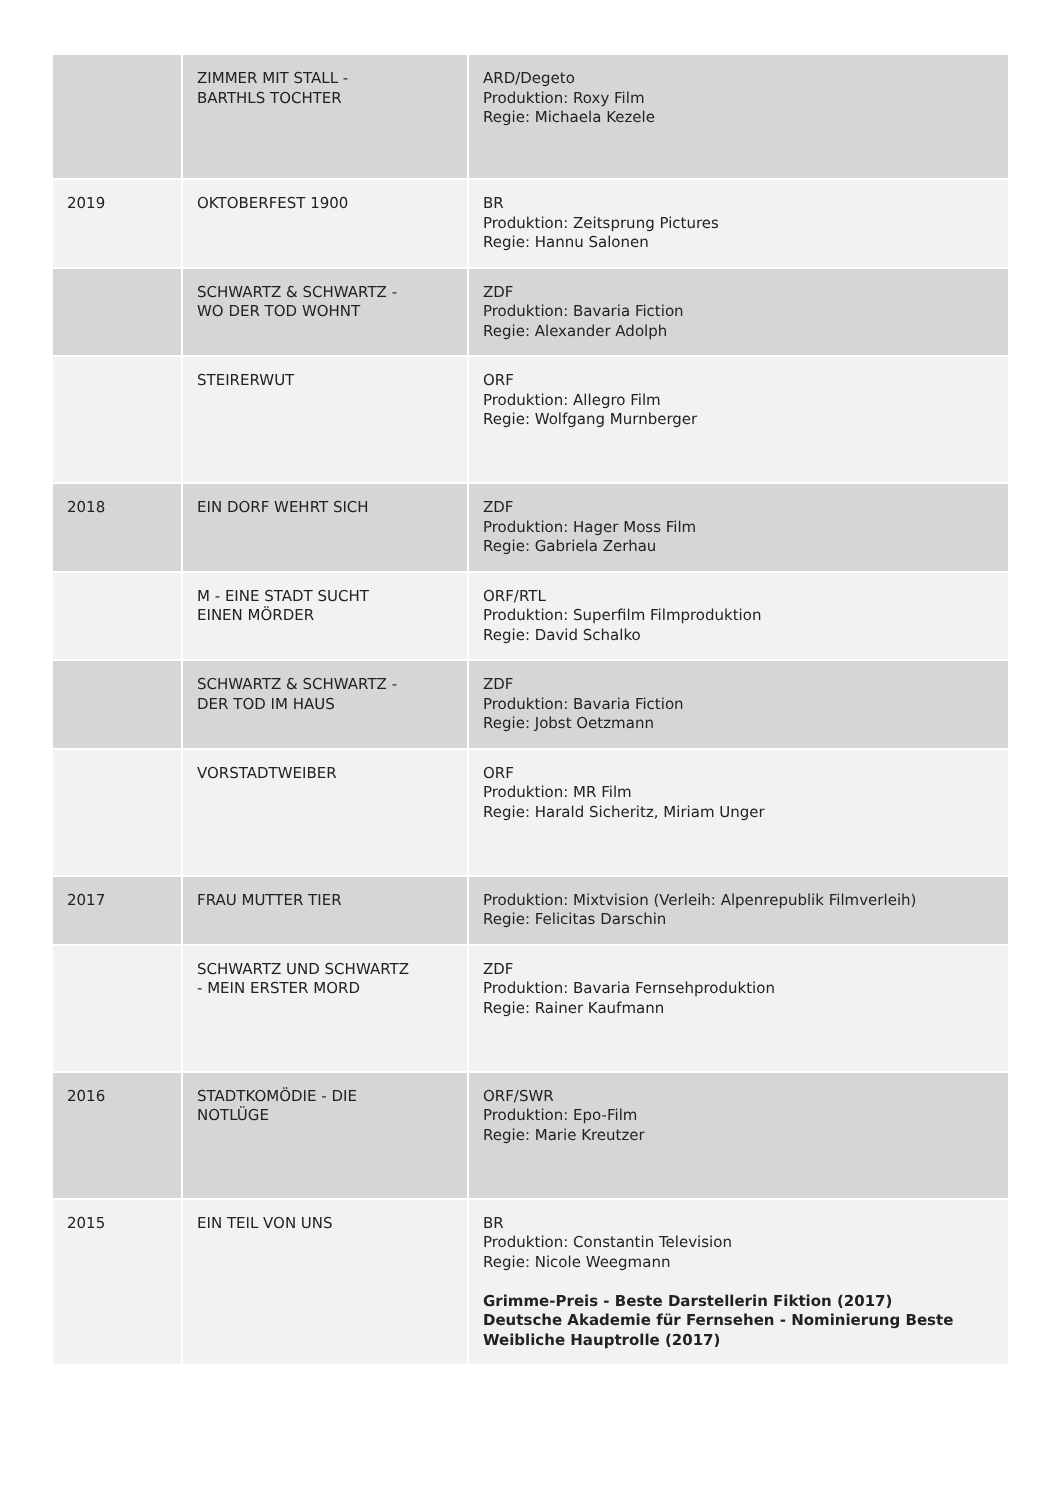| | ZIMMER MIT STALL - BARTHLS TOCHTER | ARD/Degeto Produktion: Roxy Film Regie: Michaela Kezele |
| 2019 | OKTOBERFEST 1900 | BR Produktion: Zeitsprung Pictures Regie: Hannu Salonen |
| | SCHWARTZ & SCHWARTZ - WO DER TOD WOHNT | ZDF Produktion: Bavaria Fiction Regie: Alexander Adolph |
| | STEIRERWUT | ORF Produktion: Allegro Film Regie: Wolfgang Murnberger |
| 2018 | EIN DORF WEHRT SICH | ZDF Produktion: Hager Moss Film Regie: Gabriela Zerhau |
| | M - EINE STADT SUCHT EINEN MÖRDER | ORF/RTL Produktion: Superfilm Filmproduktion Regie: David Schalko |
| | SCHWARTZ & SCHWARTZ - DER TOD IM HAUS | ZDF Produktion: Bavaria Fiction Regie: Jobst Oetzmann |
| | VORSTADTWEIBER | ORF Produktion: MR Film Regie: Harald Sicheritz, Miriam Unger |
| 2017 | FRAU MUTTER TIER | Produktion: Mixtvision (Verleih: Alpenrepublik Filmverleih) Regie: Felicitas Darschin |
| | SCHWARTZ UND SCHWARTZ - MEIN ERSTER MORD | ZDF Produktion: Bavaria Fernsehproduktion Regie: Rainer Kaufmann |
| 2016 | STADTKOMÖDIE - DIE NOTLÜGE | ORF/SWR Produktion: Epo-Film Regie: Marie Kreutzer |
| 2015 | EIN TEIL VON UNS | BR Produktion: Constantin Television Regie: Nicole Weegmann Grimme-Preis - Beste Darstellerin Fiktion (2017) Deutsche Akademie für Fernsehen - Nominierung Beste Weibliche Hauptrolle (2017) |